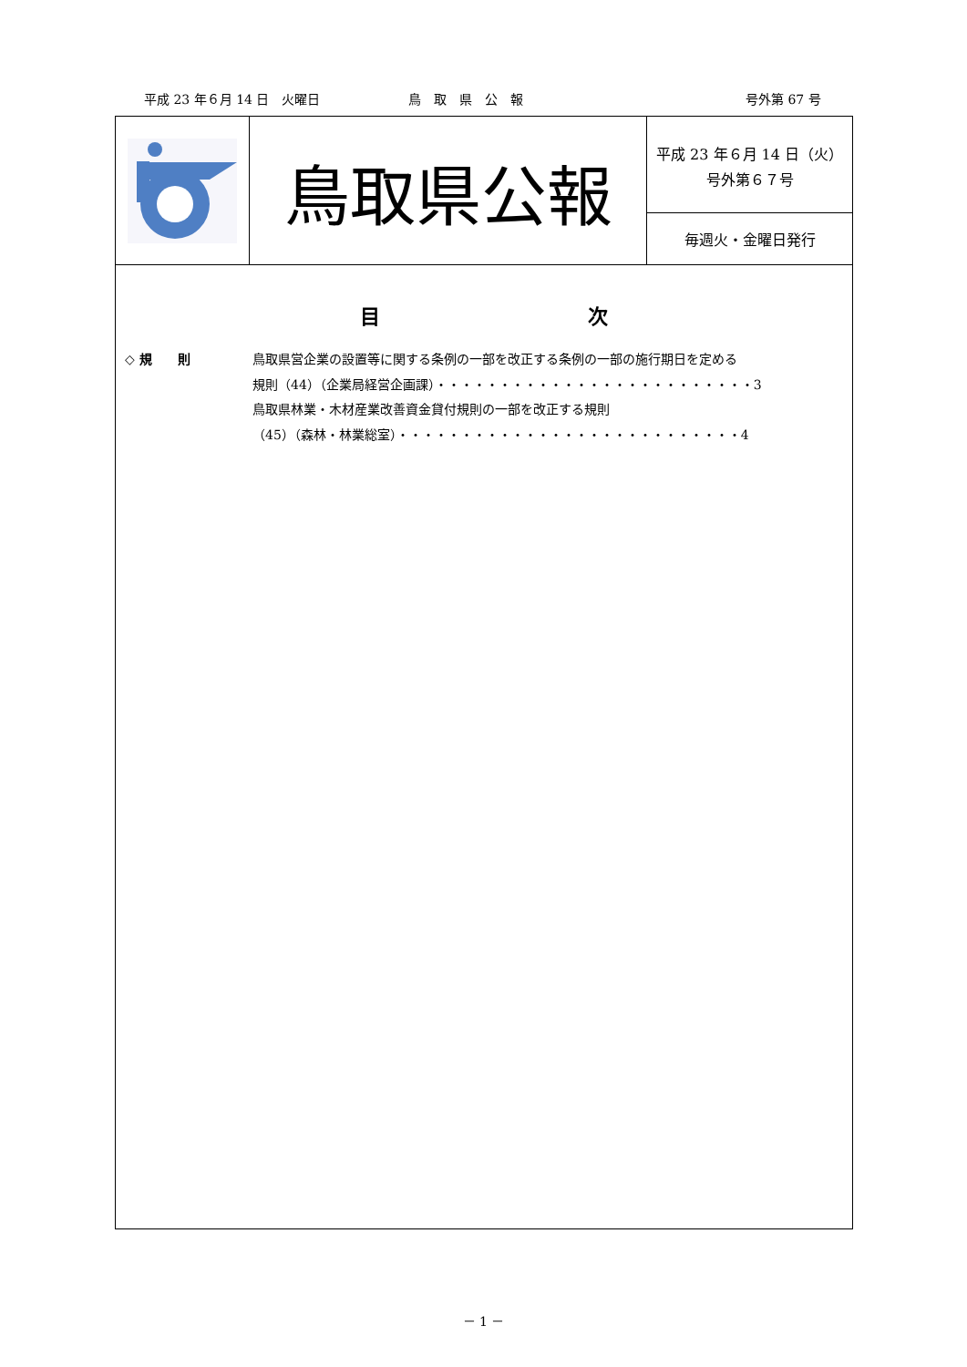平成 23 年６月 14 日　火曜日 鳥　取　県　公　報 号外第 67 号
鳥取県公報
平成 23 年６月 14 日（火）
号外第６７号
毎週火・金曜日発行
目 次
◇ 規　　則 鳥取県営企業の設置等に関する条例の一部を改正する条例の一部の施行期日を定める
規則（44）（企業局経営企画課）・・・・・・・・・・・・・・・・・・・・・・・・・3
鳥取県林業・木材産業改善資金貸付規則の一部を改正する規則
（45）（森林・林業総室）・・・・・・・・・・・・・・・・・・・・・・・・・・・4
－ 1 －